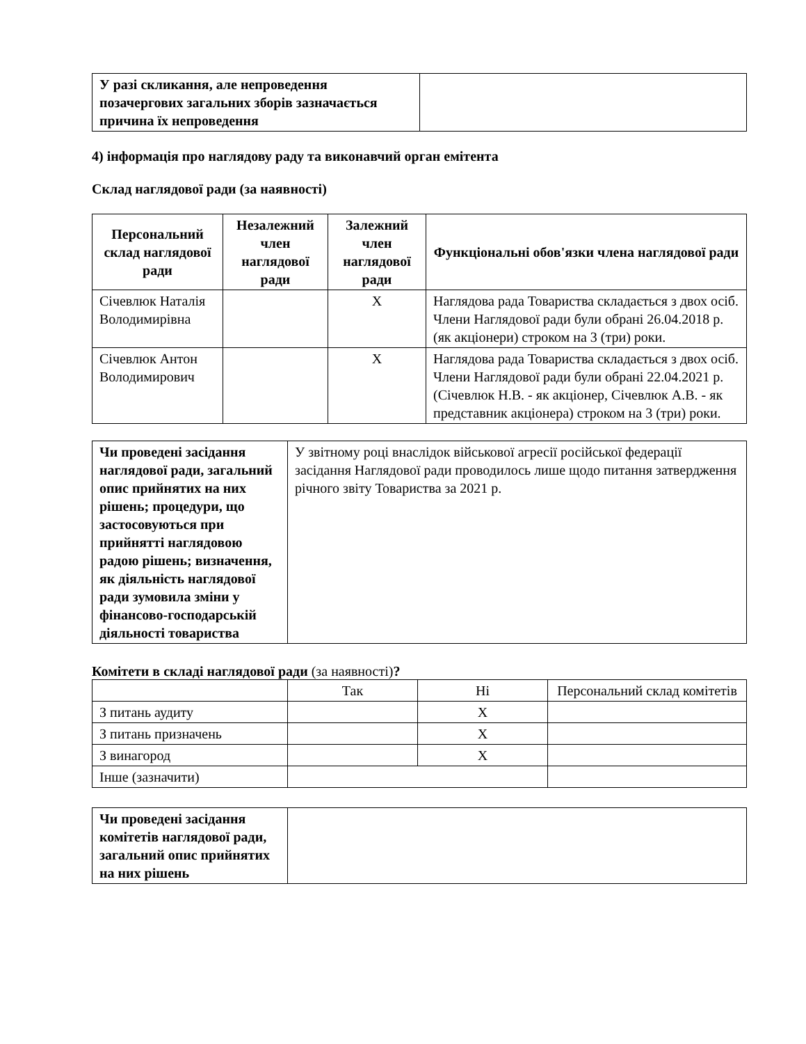| У разі скликання, але непроведення позачергових загальних зборів зазначається причина їх непроведення | |
4) інформація про наглядову раду та виконавчий орган емітента
Склад наглядової ради (за наявності)
| Персональний склад наглядової ради | Незалежний член наглядової ради | Залежний член наглядової ради | Функціональні обов'язки члена наглядової ради |
| --- | --- | --- | --- |
| Січевлюк Наталія Володимирівна | | X | Наглядова рада Товариства складається з двох осіб. Члени Наглядової ради були обрані 26.04.2018 р. (як акціонери) строком на 3 (три) роки. |
| Січевлюк Антон Володимирович | | X | Наглядова рада Товариства складається з двох осіб. Члени Наглядової ради були обрані 22.04.2021 р. (Січевлюк Н.В. - як акціонер, Січевлюк А.В. - як представник акціонера) строком на 3 (три) роки. |
| Чи проведені засідання наглядової ради, загальний опис прийнятих на них рішень; процедури, що застосовуються при прийнятті наглядовою радою рішень; визначення, як діяльність наглядової ради зумовила зміни у фінансово-господарській діяльності товариства | У звітному році внаслідок військової агресії російської федерації засідання Наглядової ради проводилось лише щодо питання затвердження річного звіту Товариства за 2021 р. |
Комітети в складі наглядової ради (за наявності)?
| | Так | Ні | Персональний склад комітетів |
| З питань аудиту | | X | |
| З питань призначень | | X | |
| З винагород | | X | |
| Інше (зазначити) | | | |
| Чи проведені засідання комітетів наглядової ради, загальний опис прийнятих на них рішень | |